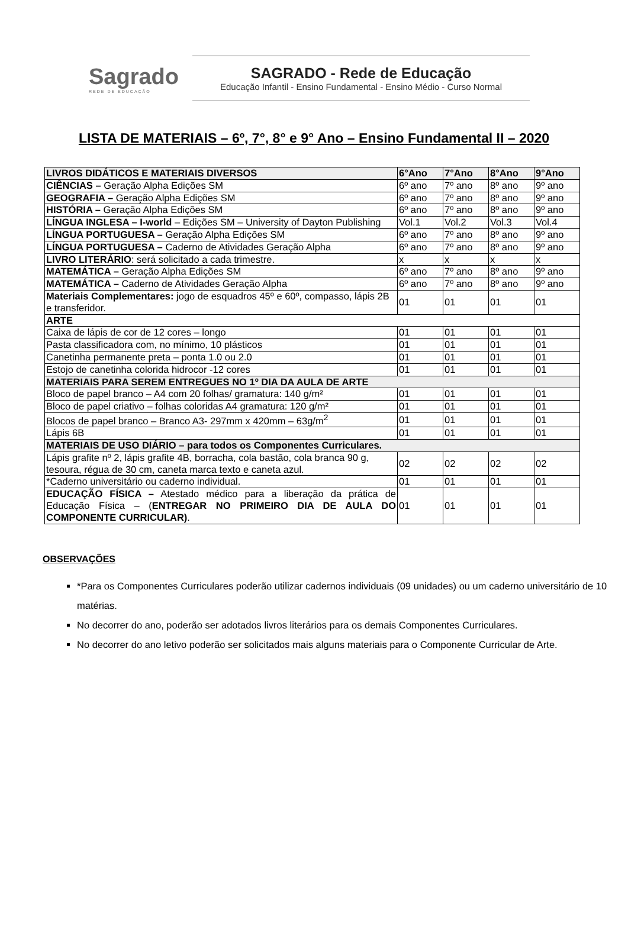Sagrado
REDE DE EDUCAÇÃO
SAGRADO - Rede de Educação
Educação Infantil - Ensino Fundamental - Ensino Médio - Curso Normal
LISTA DE MATERIAIS – 6º, 7°, 8° e 9° Ano – Ensino Fundamental II – 2020
| LIVROS DIDÁTICOS E MATERIAIS DIVERSOS | 6°Ano | 7°Ano | 8°Ano | 9°Ano |
| CIÊNCIAS – Geração Alpha Edições SM | 6º ano | 7º ano | 8º ano | 9º ano |
| GEOGRAFIA – Geração Alpha Edições SM | 6º ano | 7º ano | 8º ano | 9º ano |
| HISTÓRIA – Geração Alpha Edições SM | 6º ano | 7º ano | 8º ano | 9º ano |
| LÍNGUA INGLESA – I-world – Edições SM – University of Dayton Publishing | Vol.1 | Vol.2 | Vol.3 | Vol.4 |
| LÍNGUA PORTUGUESA – Geração Alpha Edições SM | 6º ano | 7º ano | 8º ano | 9º ano |
| LÍNGUA PORTUGUESA – Caderno de Atividades Geração Alpha | 6º ano | 7º ano | 8º ano | 9º ano |
| LIVRO LITERÁRIO : será solicitado a cada trimestre. | x | x | x | x |
| MATEMÁTICA – Geração Alpha Edições SM | 6º ano | 7º ano | 8º ano | 9º ano |
| MATEMÁTICA – Caderno de Atividades Geração Alpha | 6º ano | 7º ano | 8º ano | 9º ano |
| Materiais Complementares: jogo de esquadros 45º e 60º, compasso, lápis 2B e transferidor. | 01 | 01 | 01 | 01 |
| ARTE | | | | |
| Caixa de lápis de cor de 12 cores – longo | 01 | 01 | 01 | 01 |
| Pasta classificadora com, no mínimo, 10 plásticos | 01 | 01 | 01 | 01 |
| Canetinha permanente preta – ponta 1.0 ou 2.0 | 01 | 01 | 01 | 01 |
| Estojo de canetinha colorida hidrocor -12 cores | 01 | 01 | 01 | 01 |
| MATERIAIS PARA SEREM ENTREGUES NO 1º DIA DA AULA DE ARTE | | | | |
| Bloco de papel branco – A4 com 20 folhas/ gramatura: 140 g/m² | 01 | 01 | 01 | 01 |
| Bloco de papel criativo – folhas coloridas A4 gramatura: 120 g/m² | 01 | 01 | 01 | 01 |
| Blocos de papel branco – Branco A3- 297mm x 420mm – 63g/m<sup>2</sup> | 01 | 01 | 01 | 01 |
| Lápis 6B | 01 | 01 | 01 | 01 |
| MATERIAIS DE USO DIÁRIO – para todos os Componentes Curriculares. | | | | |
| Lápis grafite nº 2, lápis grafite 4B, borracha, cola bastão, cola branca 90 g, tesoura, régua de 30 cm, caneta marca texto e caneta azul. | 02 | 02 | 02 | 02 |
| *Caderno universitário ou caderno individual. | 01 | 01 | 01 | 01 |
| EDUCAÇÃO FÍSICA – Atestado médico para a liberação da prática de Educação Física – ( ENTREGAR NO PRIMEIRO DIA DE AULA DO COMPONENTE CURRICULAR) . | 01 | 01 | 01 | 01 |
OBSERVAÇÕES
*Para os Componentes Curriculares poderão utilizar cadernos individuais (09 unidades) ou um caderno universitário de 10 matérias.
No decorrer do ano, poderão ser adotados livros literários para os demais Componentes Curriculares.
No decorrer do ano letivo poderão ser solicitados mais alguns materiais para o Componente Curricular de Arte.